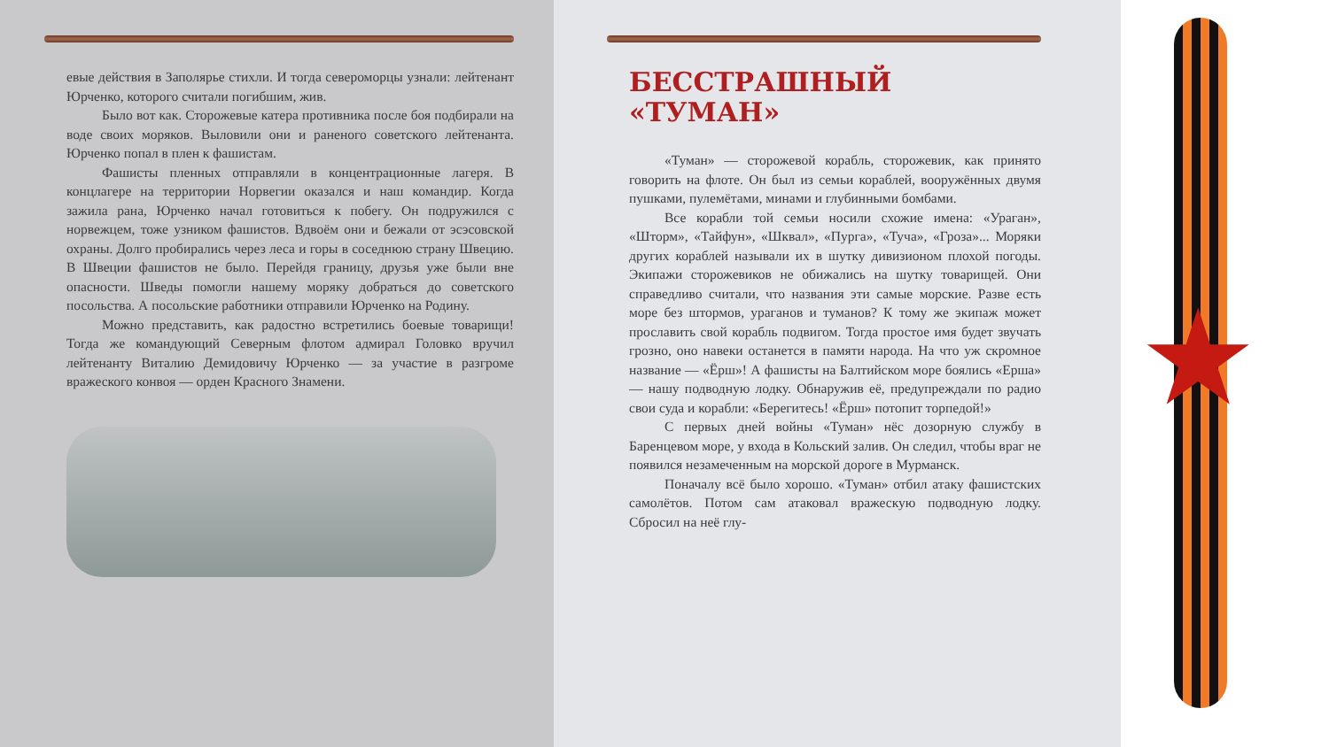евые действия в Заполярье стихли. И тогда североморцы узнали: лейтенант Юрченко, которого считали погибшим, жив.
Было вот как. Сторожевые катера противника после боя подбирали на воде своих моряков. Выловили они и раненого советского лейтенанта. Юрченко попал в плен к фашистам.
Фашисты пленных отправляли в концентрационные лагеря. В концлагере на территории Норвегии оказался и наш командир. Когда зажила рана, Юрченко начал готовиться к побегу. Он подружился с норвежцем, тоже узником фашистов. Вдвоём они и бежали от эсэсовской охраны. Долго пробирались через леса и горы в соседнюю страну Швецию. В Швеции фашистов не было. Перейдя границу, друзья уже были вне опасности. Шведы помогли нашему моряку добраться до советского посольства. А посольские работники отправили Юрченко на Родину.
Можно представить, как радостно встретились боевые товарищи! Тогда же командующий Северным флотом адмирал Головко вручил лейтенанту Виталию Демидовичу Юрченко — за участие в разгроме вражеского конвоя — орден Красного Знамени.
БЕССТРАШНЫЙ
«ТУМАН»
«Туман» — сторожевой корабль, сторожевик, как принято говорить на флоте. Он был из семьи кораблей, вооружённых двумя пушками, пулемётами, минами и глубинными бомбами.
Все корабли той семьи носили схожие имена: «Ураган», «Шторм», «Тайфун», «Шквал», «Пурга», «Туча», «Гроза»... Моряки других кораблей называли их в шутку дивизионом плохой погоды. Экипажи сторожевиков не обижались на шутку товарищей. Они справедливо считали, что названия эти самые морские. Разве есть море без штормов, ураганов и туманов? К тому же экипаж может прославить свой корабль подвигом. Тогда простое имя будет звучать грозно, оно навеки останется в памяти народа. На что уж скромное название — «Ёрш»! А фашисты на Балтийском море боялись «Ерша» — нашу подводную лодку. Обнаружив её, предупреждали по радио свои суда и корабли: «Берегитесь! «Ёрш» потопит торпедой!»
С первых дней войны «Туман» нёс дозорную службу в Баренцевом море, у входа в Кольский залив. Он следил, чтобы враг не появился незамеченным на морской дороге в Мурманск.
Поначалу всё было хорошо. «Туман» отбил атаку фашистских самолётов. Потом сам атаковал вражескую подводную лодку. Сбросил на неё глу-
★